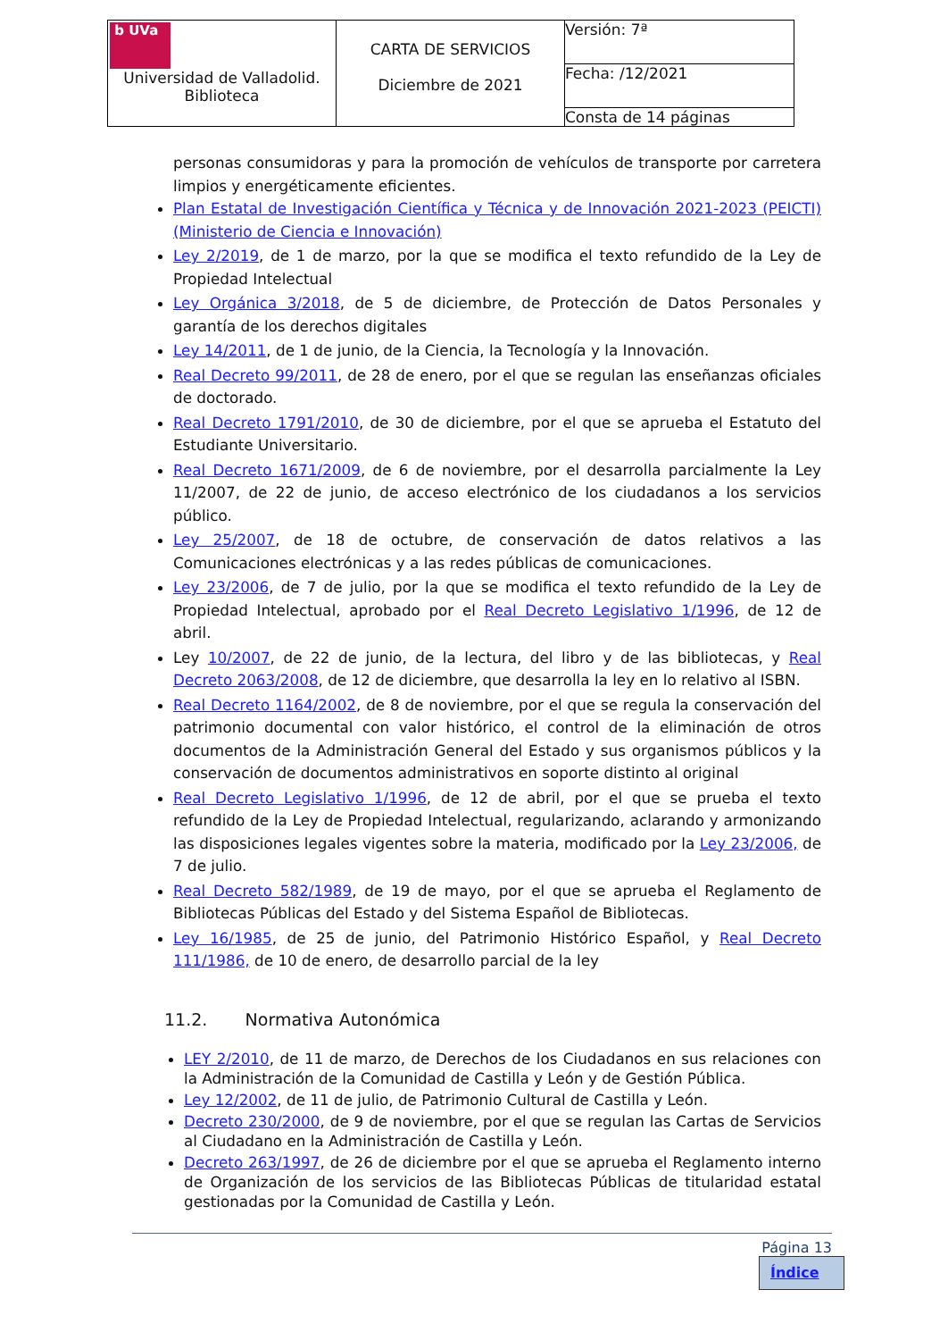| b UVa Universidad de Valladolid. Biblioteca | CARTA DE SERVICIOS Diciembre de 2021 | Versión: 7ª |
| | | Fecha: /12/2021 |
| | | Consta de 14 páginas |
personas consumidoras y para la promoción de vehículos de transporte por carretera limpios y energéticamente eficientes.
Plan Estatal de Investigación Científica y Técnica y de Innovación 2021-2023 (PEICTI) (Ministerio de Ciencia e Innovación)
Ley 2/2019, de 1 de marzo, por la que se modifica el texto refundido de la Ley de Propiedad Intelectual
Ley Orgánica 3/2018, de 5 de diciembre, de Protección de Datos Personales y garantía de los derechos digitales
Ley 14/2011, de 1 de junio, de la Ciencia, la Tecnología y la Innovación.
Real Decreto 99/2011, de 28 de enero, por el que se regulan las enseñanzas oficiales de doctorado.
Real Decreto 1791/2010, de 30 de diciembre, por el que se aprueba el Estatuto del Estudiante Universitario.
Real Decreto 1671/2009, de 6 de noviembre, por el desarrolla parcialmente la Ley 11/2007, de 22 de junio, de acceso electrónico de los ciudadanos a los servicios público.
Ley 25/2007, de 18 de octubre, de conservación de datos relativos a las Comunicaciones electrónicas y a las redes públicas de comunicaciones.
Ley 23/2006, de 7 de julio, por la que se modifica el texto refundido de la Ley de Propiedad Intelectual, aprobado por el Real Decreto Legislativo 1/1996, de 12 de abril.
Ley 10/2007, de 22 de junio, de la lectura, del libro y de las bibliotecas, y Real Decreto 2063/2008, de 12 de diciembre, que desarrolla la ley en lo relativo al ISBN.
Real Decreto 1164/2002, de 8 de noviembre, por el que se regula la conservación del patrimonio documental con valor histórico, el control de la eliminación de otros documentos de la Administración General del Estado y sus organismos públicos y la conservación de documentos administrativos en soporte distinto al original
Real Decreto Legislativo 1/1996, de 12 de abril, por el que se prueba el texto refundido de la Ley de Propiedad Intelectual, regularizando, aclarando y armonizando las disposiciones legales vigentes sobre la materia, modificado por la Ley 23/2006, de 7 de julio.
Real Decreto 582/1989, de 19 de mayo, por el que se aprueba el Reglamento de Bibliotecas Públicas del Estado y del Sistema Español de Bibliotecas.
Ley 16/1985, de 25 de junio, del Patrimonio Histórico Español, y Real Decreto 111/1986, de 10 de enero, de desarrollo parcial de la ley
11.2. Normativa Autonómica
LEY 2/2010, de 11 de marzo, de Derechos de los Ciudadanos en sus relaciones con la Administración de la Comunidad de Castilla y León y de Gestión Pública.
Ley 12/2002, de 11 de julio, de Patrimonio Cultural de Castilla y León.
Decreto 230/2000, de 9 de noviembre, por el que se regulan las Cartas de Servicios al Ciudadano en la Administración de Castilla y León.
Decreto 263/1997, de 26 de diciembre por el que se aprueba el Reglamento interno de Organización de los servicios de las Bibliotecas Públicas de titularidad estatal gestionadas por la Comunidad de Castilla y León.
Página 13
Índice